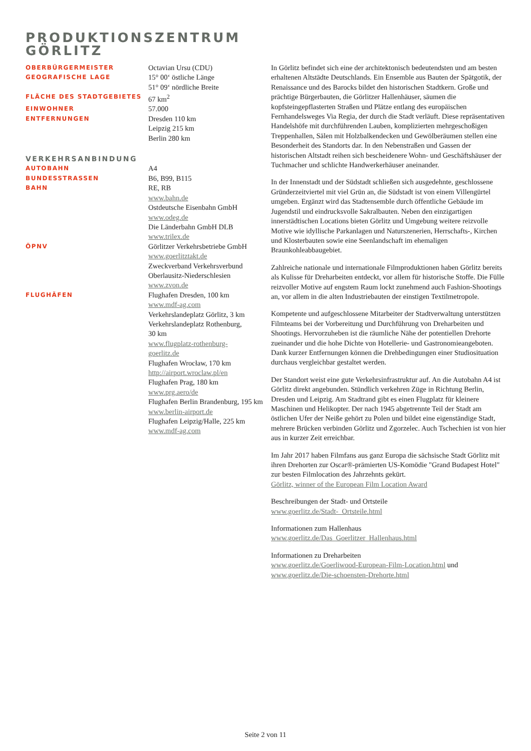PRODUKTIONSZENTRUM
GÖRLITZ
| OBERBÜRGERMEISTER | Octavian Ursu (CDU) |
| GEOGRAFISCHE LAGE | 15° 00‘ östliche Länge 51° 09‘ nördliche Breite |
| FLÄCHE DES STADTGEBIETES | 67 km<sup>2</sup> |
| EINWOHNER | 57.000 |
| ENTFERNUNGEN | Dresden 110 km Leipzig 215 km Berlin 280 km |
| VERKEHRSANBINDUNG | |
| AUTOBAHN | A4 |
| BUNDESSTRASSEN | B6, B99, B115 |
| BAHN | RE, RB www.bahn.de Ostdeutsche Eisenbahn GmbH www.odeg.de Die Länderbahn GmbH DLB www.trilex.de |
| ÖPNV | Görlitzer Verkehrsbetriebe GmbH www.goerlitztakt.de Zweckverband Verkehrsverbund Oberlausitz-Niederschlesien www.zvon.de |
| FLUGHÄFEN | Flughafen Dresden, 100 km www.mdf-ag.com Verkehrslandeplatz Görlitz, 3 km Verkehrslandeplatz Rothenburg, 30 km www.flugplatz-rothenburg- goerlitz.de Flughafen Wrocław, 170 km http://airport.wroclaw.pl/en Flughafen Prag, 180 km www.prg.aero/de Flughafen Berlin Brandenburg, 195 km www.berlin-airport.de Flughafen Leipzig/Halle, 225 km www.mdf-ag.com |
In Görlitz befindet sich eine der architektonisch bedeutendsten und am besten erhaltenen Altstädte Deutschlands. Ein Ensemble aus Bauten der Spätgotik, der Renaissance und des Barocks bildet den historischen Stadtkern. Große und prächtige Bürgerbauten, die Görlitzer Hallenhäuser, säumen die kopfsteingepflasterten Straßen und Plätze entlang des europäischen Fernhandelsweges Via Regia, der durch die Stadt verläuft. Diese repräsentativen Handelshöfe mit durchführenden Lauben, komplizierten mehrgeschoßigen Treppenhallen, Sälen mit Holzbalkendecken und Gewölberäumen stellen eine Besonderheit des Standorts dar. In den Nebenstraßen und Gassen der historischen Altstadt reihen sich bescheidenere Wohn- und Geschäftshäuser der Tuchmacher und schlichte Handwerkerhäuser aneinander.
In der Innenstadt und der Südstadt schließen sich ausgedehnte, geschlossene Gründerzeitviertel mit viel Grün an, die Südstadt ist von einem Villengürtel umgeben. Ergänzt wird das Stadtensemble durch öffentliche Gebäude im Jugendstil und eindrucksvolle Sakralbauten. Neben den einzigartigen innerstädtischen Locations bieten Görlitz und Umgebung weitere reizvolle Motive wie idyllische Parkanlagen und Naturszenerien, Herrschafts-, Kirchen und Klosterbauten sowie eine Seenlandschaft im ehemaligen Braunkohleabbaugebiet.
Zahlreiche nationale und internationale Filmproduktionen haben Görlitz bereits als Kulisse für Dreharbeiten entdeckt, vor allem für historische Stoffe. Die Fülle reizvoller Motive auf engstem Raum lockt zunehmend auch Fashion-Shootings an, vor allem in die alten Industriebauten der einstigen Textilmetropole.
Kompetente und aufgeschlossene Mitarbeiter der Stadtverwaltung unterstützen Filmteams bei der Vorbereitung und Durchführung von Dreharbeiten und Shootings. Hervorzuheben ist die räumliche Nähe der potentiellen Drehorte zueinander und die hohe Dichte von Hotellerie- und Gastronomieangeboten. Dank kurzer Entfernungen können die Drehbedingungen einer Studiosituation durchaus vergleichbar gestaltet werden.
Der Standort weist eine gute Verkehrsinfrastruktur auf. An die Autobahn A4 ist Görlitz direkt angebunden. Stündlich verkehren Züge in Richtung Berlin, Dresden und Leipzig. Am Stadtrand gibt es einen Flugplatz für kleinere Maschinen und Helikopter. Der nach 1945 abgetrennte Teil der Stadt am östlichen Ufer der Neiße gehört zu Polen und bildet eine eigenständige Stadt, mehrere Brücken verbinden Görlitz und Zgorzelec. Auch Tschechien ist von hier aus in kurzer Zeit erreichbar.
Im Jahr 2017 haben Filmfans aus ganz Europa die sächsische Stadt Görlitz mit ihren Drehorten zur Oscar®-prämierten US-Komödie "Grand Budapest Hotel" zur besten Filmlocation des Jahrzehnts gekürt.
Görlitz, winner of the European Film Location Award
Beschreibungen der Stadt- und Ortsteile
www.goerlitz.de/Stadt-_Ortsteile.html
Informationen zum Hallenhaus
www.goerlitz.de/Das_Goerlitzer_Hallenhaus.html
Informationen zu Dreharbeiten
www.goerlitz.de/Goerliwood-European-Film-Location.html und
www.goerlitz.de/Die-schoensten-Drehorte.html
Seite 2 von 11